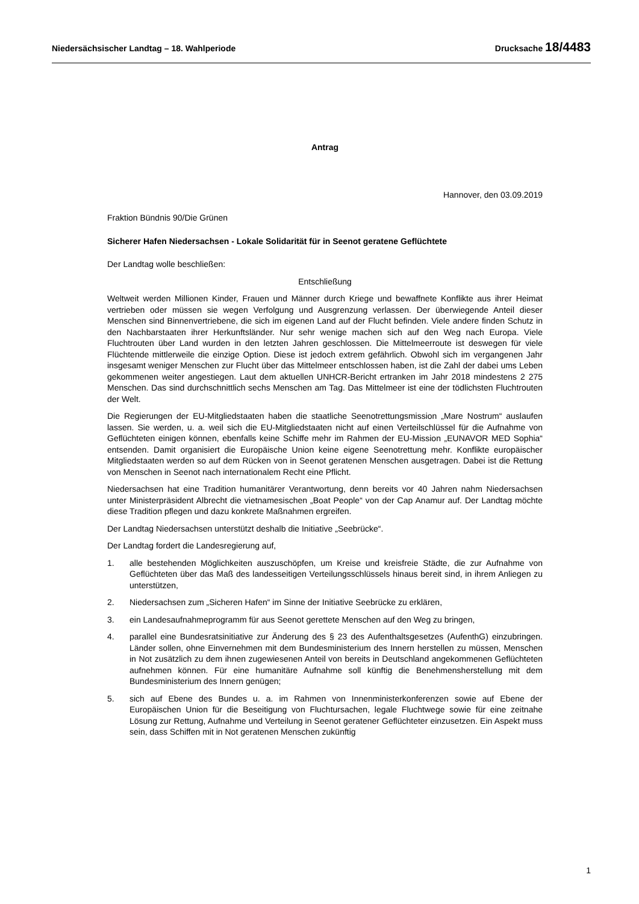Niedersächsischer Landtag – 18. Wahlperiode Drucksache 18/4483
Antrag
Hannover, den 03.09.2019
Fraktion Bündnis 90/Die Grünen
Sicherer Hafen Niedersachsen - Lokale Solidarität für in Seenot geratene Geflüchtete
Der Landtag wolle beschließen:
Entschließung
Weltweit werden Millionen Kinder, Frauen und Männer durch Kriege und bewaffnete Konflikte aus ihrer Heimat vertrieben oder müssen sie wegen Verfolgung und Ausgrenzung verlassen. Der überwiegende Anteil dieser Menschen sind Binnenvertriebene, die sich im eigenen Land auf der Flucht befinden. Viele andere finden Schutz in den Nachbarstaaten ihrer Herkunftsländer. Nur sehr wenige machen sich auf den Weg nach Europa. Viele Fluchtrouten über Land wurden in den letzten Jahren geschlossen. Die Mittelmeerroute ist deswegen für viele Flüchtende mittlerweile die einzige Option. Diese ist jedoch extrem gefährlich. Obwohl sich im vergangenen Jahr insgesamt weniger Menschen zur Flucht über das Mittelmeer entschlossen haben, ist die Zahl der dabei ums Leben gekommenen weiter angestiegen. Laut dem aktuellen UNHCR-Bericht ertranken im Jahr 2018 mindestens 2 275 Menschen. Das sind durchschnittlich sechs Menschen am Tag. Das Mittelmeer ist eine der tödlichsten Fluchtrouten der Welt.
Die Regierungen der EU-Mitgliedstaaten haben die staatliche Seenotrettungsmission „Mare Nostrum“ auslaufen lassen. Sie werden, u. a. weil sich die EU-Mitgliedstaaten nicht auf einen Verteilschlüssel für die Aufnahme von Geflüchteten einigen können, ebenfalls keine Schiffe mehr im Rahmen der EU-Mission „EUNAVOR MED Sophia“ entsenden. Damit organisiert die Europäische Union keine eigene Seenotrettung mehr. Konflikte europäischer Mitgliedstaaten werden so auf dem Rücken von in Seenot geratenen Menschen ausgetragen. Dabei ist die Rettung von Menschen in Seenot nach internationalem Recht eine Pflicht.
Niedersachsen hat eine Tradition humanitärer Verantwortung, denn bereits vor 40 Jahren nahm Niedersachsen unter Ministerpräsident Albrecht die vietnamesischen „Boat People“ von der Cap Anamur auf. Der Landtag möchte diese Tradition pflegen und dazu konkrete Maßnahmen ergreifen.
Der Landtag Niedersachsen unterstützt deshalb die Initiative „Seebrücke“.
Der Landtag fordert die Landesregierung auf,
1. alle bestehenden Möglichkeiten auszuschöpfen, um Kreise und kreisfreie Städte, die zur Aufnahme von Geflüchteten über das Maß des landesseitigen Verteilungsschlüssels hinaus bereit sind, in ihrem Anliegen zu unterstützen,
2. Niedersachsen zum „Sicheren Hafen“ im Sinne der Initiative Seebrücke zu erklären,
3. ein Landesaufnahmeprogramm für aus Seenot gerettete Menschen auf den Weg zu bringen,
4. parallel eine Bundesratsinitiative zur Änderung des § 23 des Aufenthaltsgesetzes (AufenthG) einzubringen. Länder sollen, ohne Einvernehmen mit dem Bundesministerium des Innern herstellen zu müssen, Menschen in Not zusätzlich zu dem ihnen zugewiesenen Anteil von bereits in Deutschland angekommenen Geflüchteten aufnehmen können. Für eine humanitäre Aufnahme soll künftig die Benehmensherstellung mit dem Bundesministerium des Innern genügen;
5. sich auf Ebene des Bundes u. a. im Rahmen von Innenministerkonferenzen sowie auf Ebene der Europäischen Union für die Beseitigung von Fluchtursachen, legale Fluchtwege sowie für eine zeitnahe Lösung zur Rettung, Aufnahme und Verteilung in Seenot geratener Geflüchteter einzusetzen. Ein Aspekt muss sein, dass Schiffen mit in Not geratenen Menschen zukünftig
1